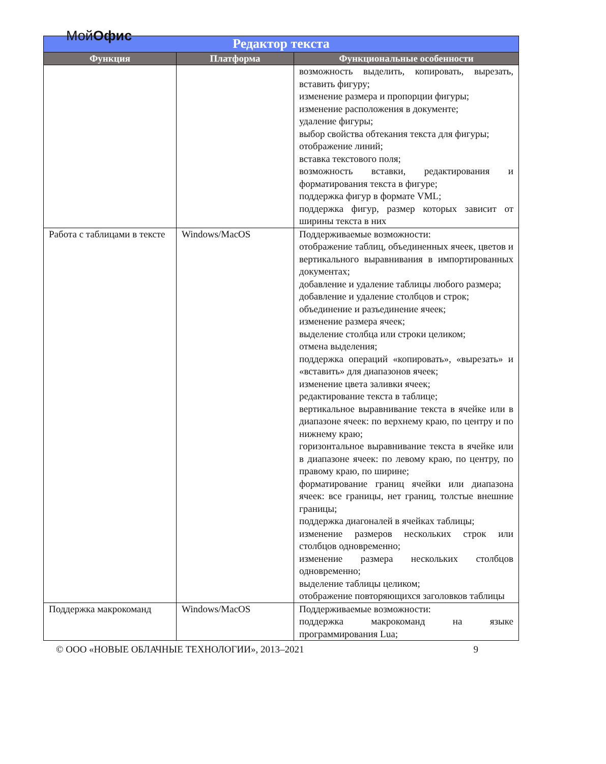МойОфис
| Редактор текста | | |
| --- | --- | --- |
| Функция | Платформа | Функциональные особенности |
| | | возможность выделить, копировать, вырезать, вставить фигуру; изменение размера и пропорции фигуры; изменение расположения в документе; удаление фигуры; выбор свойства обтекания текста для фигуры; отображение линий; вставка текстового поля; возможность вставки, редактирования и форматирования текста в фигуре; поддержка фигур в формате VML; поддержка фигур, размер которых зависит от ширины текста в них |
| Работа с таблицами в тексте | Windows/MacOS | Поддерживаемые возможности: отображение таблиц, объединенных ячеек, цветов и вертикального выравнивания в импортированных документах; добавление и удаление таблицы любого размера; добавление и удаление столбцов и строк; объединение и разъединение ячеек; изменение размера ячеек; выделение столбца или строки целиком; отмена выделения; поддержка операций «копировать», «вырезать» и «вставить» для диапазонов ячеек; изменение цвета заливки ячеек; редактирование текста в таблице; вертикальное выравнивание текста в ячейке или в диапазоне ячеек: по верхнему краю, по центру и по нижнему краю; горизонтальное выравнивание текста в ячейке или в диапазоне ячеек: по левому краю, по центру, по правому краю, по ширине; форматирование границ ячейки или диапазона ячеек: все границы, нет границ, толстые внешние границы; поддержка диагоналей в ячейках таблицы; изменение размеров нескольких строк или столбцов одновременно; изменение размера нескольких столбцов одновременно; выделение таблицы целиком; отображение повторяющихся заголовков таблицы |
| Поддержка макрокоманд | Windows/MacOS | Поддерживаемые возможности: поддержка макрокоманд на языке программирования Lua; |
© ООО «НОВЫЕ ОБЛАЧНЫЕ ТЕХНОЛОГИИ», 2013–2021 9